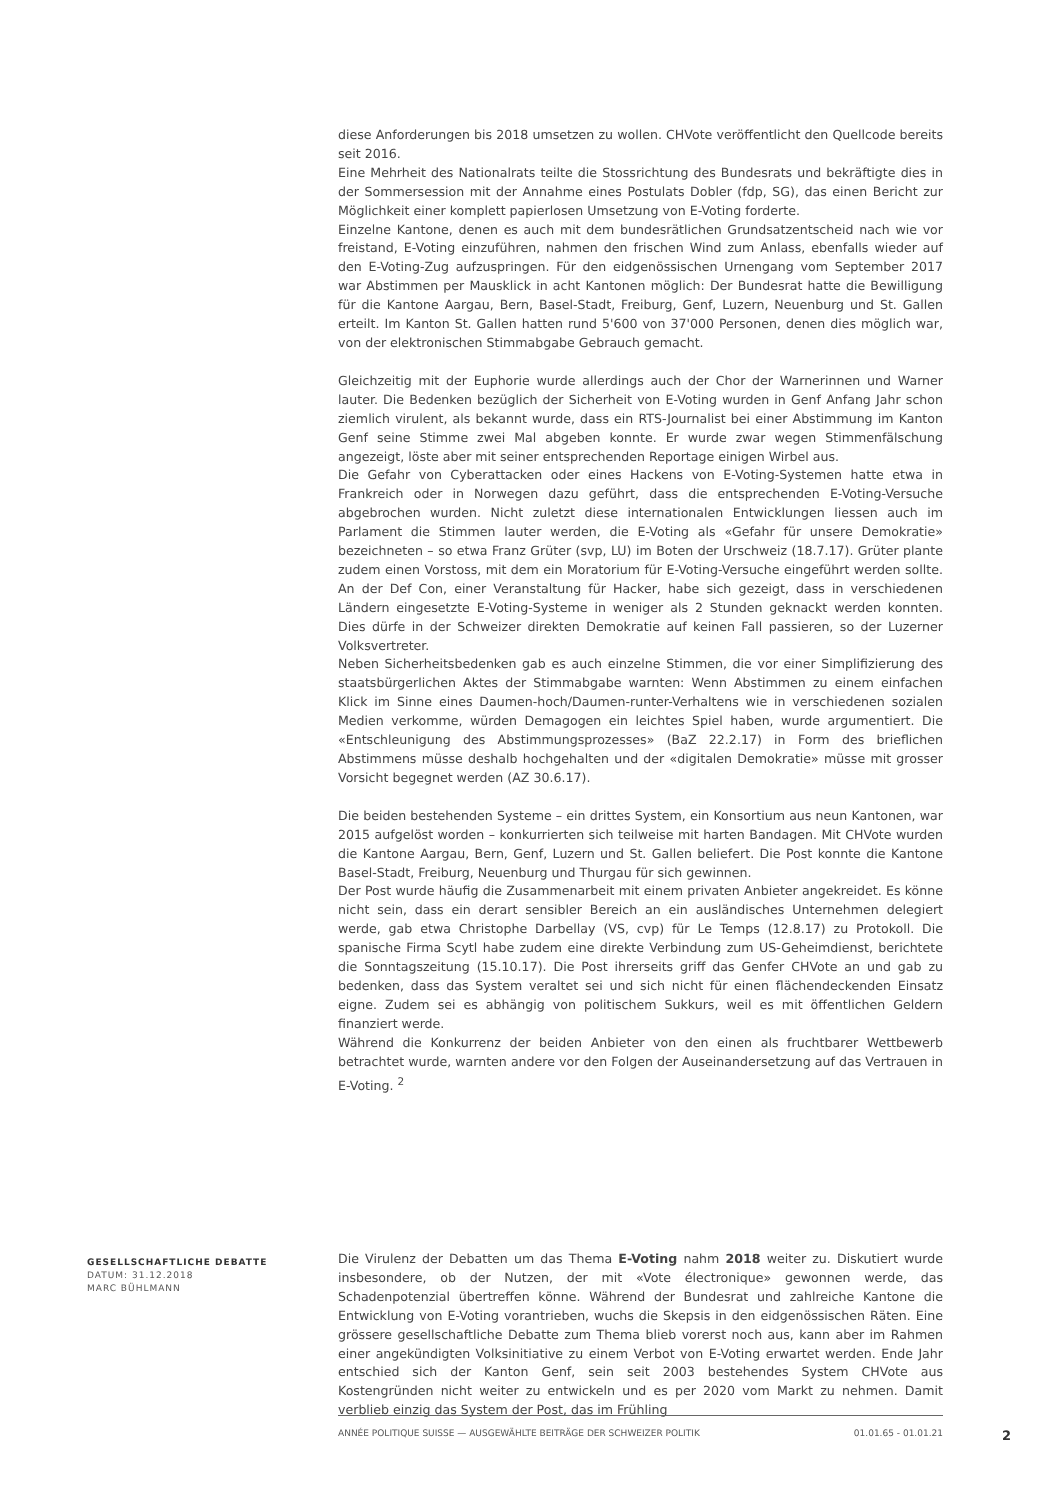diese Anforderungen bis 2018 umsetzen zu wollen. CHVote veröffentlicht den Quellcode bereits seit 2016.
Eine Mehrheit des Nationalrats teilte die Stossrichtung des Bundesrats und bekräftigte dies in der Sommersession mit der Annahme eines Postulats Dobler (fdp, SG), das einen Bericht zur Möglichkeit einer komplett papierlosen Umsetzung von E-Voting forderte.
Einzelne Kantone, denen es auch mit dem bundesrätlichen Grundsatzentscheid nach wie vor freistand, E-Voting einzuführen, nahmen den frischen Wind zum Anlass, ebenfalls wieder auf den E-Voting-Zug aufzuspringen. Für den eidgenössischen Urnengang vom September 2017 war Abstimmen per Mausklick in acht Kantonen möglich: Der Bundesrat hatte die Bewilligung für die Kantone Aargau, Bern, Basel-Stadt, Freiburg, Genf, Luzern, Neuenburg und St. Gallen erteilt. Im Kanton St. Gallen hatten rund 5'600 von 37'000 Personen, denen dies möglich war, von der elektronischen Stimmabgabe Gebrauch gemacht.
Gleichzeitig mit der Euphorie wurde allerdings auch der Chor der Warnerinnen und Warner lauter. Die Bedenken bezüglich der Sicherheit von E-Voting wurden in Genf Anfang Jahr schon ziemlich virulent, als bekannt wurde, dass ein RTS-Journalist bei einer Abstimmung im Kanton Genf seine Stimme zwei Mal abgeben konnte. Er wurde zwar wegen Stimmenfälschung angezeigt, löste aber mit seiner entsprechenden Reportage einigen Wirbel aus.
Die Gefahr von Cyberattacken oder eines Hackens von E-Voting-Systemen hatte etwa in Frankreich oder in Norwegen dazu geführt, dass die entsprechenden E-Voting-Versuche abgebrochen wurden. Nicht zuletzt diese internationalen Entwicklungen liessen auch im Parlament die Stimmen lauter werden, die E-Voting als «Gefahr für unsere Demokratie» bezeichneten – so etwa Franz Grüter (svp, LU) im Boten der Urschweiz (18.7.17). Grüter plante zudem einen Vorstoss, mit dem ein Moratorium für E-Voting-Versuche eingeführt werden sollte. An der Def Con, einer Veranstaltung für Hacker, habe sich gezeigt, dass in verschiedenen Ländern eingesetzte E-Voting-Systeme in weniger als 2 Stunden geknackt werden konnten. Dies dürfe in der Schweizer direkten Demokratie auf keinen Fall passieren, so der Luzerner Volksvertreter.
Neben Sicherheitsbedenken gab es auch einzelne Stimmen, die vor einer Simplifizierung des staatsbürgerlichen Aktes der Stimmabgabe warnten: Wenn Abstimmen zu einem einfachen Klick im Sinne eines Daumen-hoch/Daumen-runter-Verhaltens wie in verschiedenen sozialen Medien verkomme, würden Demagogen ein leichtes Spiel haben, wurde argumentiert. Die «Entschleunigung des Abstimmungsprozesses» (BaZ 22.2.17) in Form des brieflichen Abstimmens müsse deshalb hochgehalten und der «digitalen Demokratie» müsse mit grosser Vorsicht begegnet werden (AZ 30.6.17).
Die beiden bestehenden Systeme – ein drittes System, ein Konsortium aus neun Kantonen, war 2015 aufgelöst worden – konkurrierten sich teilweise mit harten Bandagen. Mit CHVote wurden die Kantone Aargau, Bern, Genf, Luzern und St. Gallen beliefert. Die Post konnte die Kantone Basel-Stadt, Freiburg, Neuenburg und Thurgau für sich gewinnen.
Der Post wurde häufig die Zusammenarbeit mit einem privaten Anbieter angekreidet. Es könne nicht sein, dass ein derart sensibler Bereich an ein ausländisches Unternehmen delegiert werde, gab etwa Christophe Darbellay (VS, cvp) für Le Temps (12.8.17) zu Protokoll. Die spanische Firma Scytl habe zudem eine direkte Verbindung zum US-Geheimdienst, berichtete die Sonntagszeitung (15.10.17). Die Post ihrerseits griff das Genfer CHVote an und gab zu bedenken, dass das System veraltet sei und sich nicht für einen flächendeckenden Einsatz eigne. Zudem sei es abhängig von politischem Sukkurs, weil es mit öffentlichen Geldern finanziert werde.
Während die Konkurrenz der beiden Anbieter von den einen als fruchtbarer Wettbewerb betrachtet wurde, warnten andere vor den Folgen der Auseinandersetzung auf das Vertrauen in E-Voting. <sup>2</sup>
GESELLSCHAFTLICHE DEBATTE
DATUM: 31.12.2018
MARC BÜHLMANN
Die Virulenz der Debatten um das Thema E-Voting nahm 2018 weiter zu. Diskutiert wurde insbesondere, ob der Nutzen, der mit «Vote électronique» gewonnen werde, das Schadenpotenzial übertreffen könne. Während der Bundesrat und zahlreiche Kantone die Entwicklung von E-Voting vorantrieben, wuchs die Skepsis in den eidgenössischen Räten. Eine grössere gesellschaftliche Debatte zum Thema blieb vorerst noch aus, kann aber im Rahmen einer angekündigten Volksinitiative zu einem Verbot von E-Voting erwartet werden. Ende Jahr entschied sich der Kanton Genf, sein seit 2003 bestehendes System CHVote aus Kostengründen nicht weiter zu entwickeln und es per 2020 vom Markt zu nehmen. Damit verblieb einzig das System der Post, das im Frühling
ANNÉE POLITIQUE SUISSE — AUSGEWÄHLTE BEITRÄGE DER SCHWEIZER POLITIK 01.01.65 - 01.01.21
2